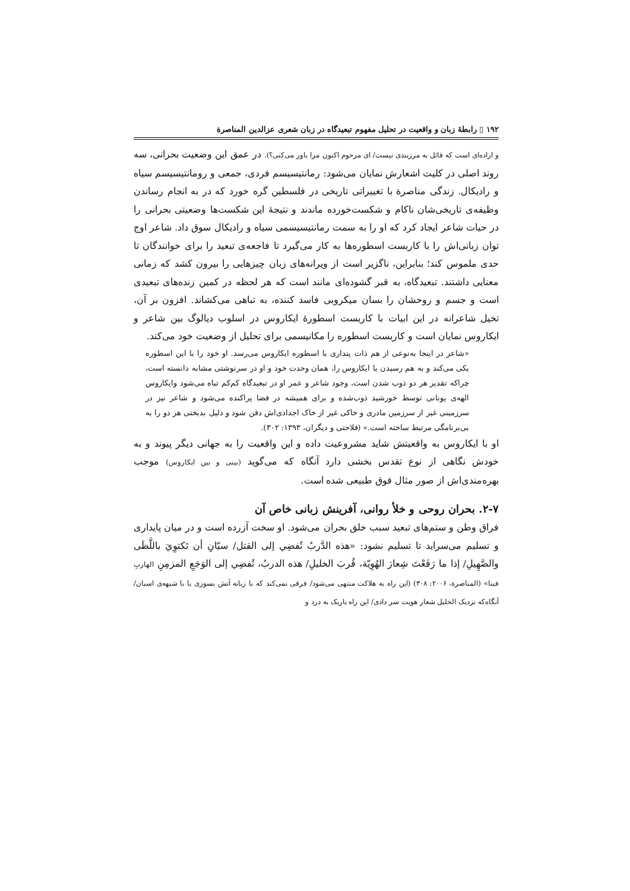۱۹۲ ▯ رابطهٔ زبان و واقعیت در تحلیل مفهوم تبعیدگاه در زبان شعری عزالدین المناصرة
و اراده‌ای است که قائل به مرزبندی نیست/ ای مرحوم اکنون مرا باور می‌کنی؟). در عمق این وضعیت بحرانی، سه روند اصلی در کلیت اشعارش نمایان می‌شود: رمانتیسیسم فردی، جمعی و رومانتیسیسم سیاه و رادیکال. زندگی مناصرة با تغییراتی تاریخی در فلسطین گره خورد که در به انجام رساندن وظیفه‌ی تاریخی‌شان ناکام و شکست‌خورده ماندند و نتیجهٔ این شکست‌ها وضعیتی بحرانی را در حیات شاعر ایجاد کرد که او را به سمت رمانتیسیسمی سیاه و رادیکال سوق داد. شاعر اوج توان زبانی‌اش را با کاربست اسطوره‌ها به کار می‌گیرد تا فاجعه‌ی تبعید را برای خوانندگان تا حدی ملموس کند؛ بنابراین، ناگزیر است از ویرانه‌های زبان چیزهایی را بیرون کشد که زمانی معنایی داشتند. تبعیدگاه، به قبر گشوده‌ای مانند است که هر لحظه در کمین زنده‌های تبعیدی است و جسم و روحشان را بسان میکروبی فاسد کننده، به تباهی می‌کشاند. افزون بر آن، تخیل شاعرانه در این ابیات با کاربست اسطورهٔ ایکاروس در اسلوب دیالوگ بین شاعر و ایکاروس نمایان است و کاربست اسطوره را مکانیسمی برای تحلیل از وضعیت خود می‌کند.
«شاعر در اینجا به‌نوعی از هم ذات پنداری با اسطوره ایکاروس می‌رسد. او خود را با این اسطوره یکی می‌کند و به هم رسیدن با ایکاروس را، همان وحدت خود و او در سرنوشتی مشابه دانسته است، چراکه تقدیر هر دو ذوب شدن است، وجود شاعر و عمر او در تبعیدگاه کم‌کم تباه می‌شود وایکاروس الهه‌ی یونانی توسط خورشید ذوب‌شده و برای همیشه در فضا پراکنده می‌شود و شاعر نیز در سرزمینی غیر از سرزمین مادری و خاکی غیر از خاک اجدادی‌اش دفن شود و دلیل بدبختی هر دو را به بی‌برنامگی مرتبط ساخته است.» (فلاحتی و دیگران، ۱۳۹۳: ۳۰۲).
او با ایکاروس به واقعیتش شاید مشروعیت داده و این واقعیت را به جهانی دیگر پیوند و به خودش نگاهی از نوع تقدس بخشی دارد آنگاه که می‌گوید (بینی و بین ایکاروس) موجب بهره‌مندی‌اش از صور مثال فوق طبیعی شده است.
۲-۷. بحران روحی و خلأ روانی، آفرینش زبانی خاص آن
فراق وطن و ستم‌های تبعید سبب خلق بحران می‌شود. او سخت آزرده است و در میان پایداری و تسلیم می‌سراید تا تسلیم نشود: «هذه الدَّربُ تُفضِي إلى القتل/ سيّانِ أن تَكتوِيَ باللَّظَى والصَّهِيلِ/ إذا ما رَفَعْتَ شِعارَ الهُوِيّة، قُربَ الخليلِ/ هذه الدربُ، تُفضِي إلى الوَجَعِ المزمِنِ الهاربِ فينا» (المناصرة، ۲۰۰۶: ۳۰۸) (این راه به هلاکت منتهی می‌شود/ فرقی نمی‌کند که با زبانه آتش بسوزی یا با شیهه‌ی اسبان/ آنگاه‌که نزدیک الخلیل شعار هویت سر دادی/ این راه باریک به درد و